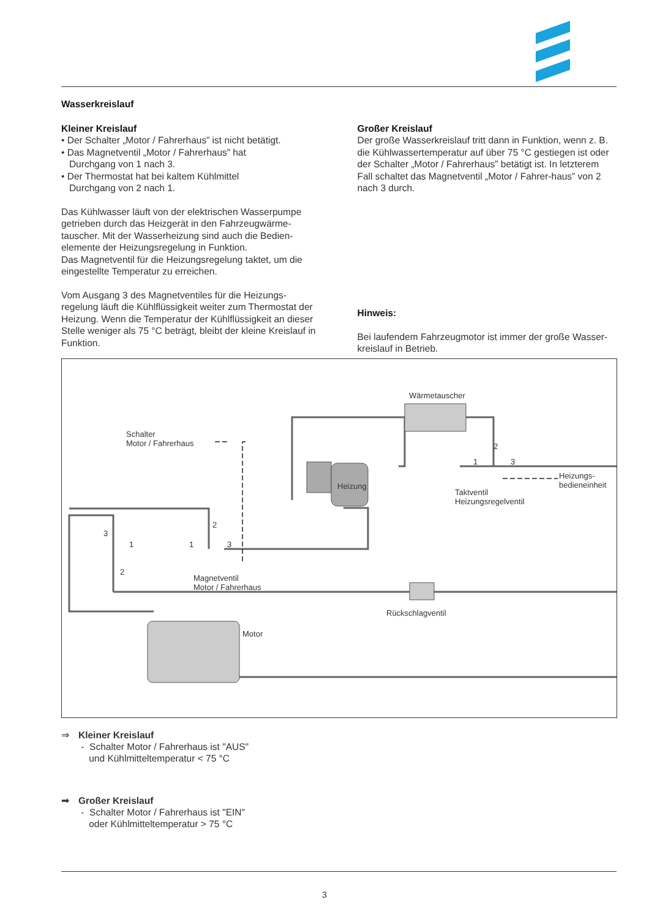Wasserkreislauf
Kleiner Kreislauf
• Der Schalter „Motor / Fahrerhaus” ist nicht betätigt.
• Das Magnetventil „Motor / Fahrerhaus” hat
Durchgang von 1 nach 3.
• Der Thermostat hat bei kaltem Kühlmittel
Durchgang von 2 nach 1.
Das Kühlwasser läuft von der elektrischen Wasserpumpe getrieben durch das Heizgerät in den Fahrzeugwärme-tauscher. Mit der Wasserheizung sind auch die Bedien-elemente der Heizungsregelung in Funktion.
Das Magnetventil für die Heizungsregelung taktet, um die eingestellte Temperatur zu erreichen.
Vom Ausgang 3 des Magnetventiles für die Heizungs-regelung läuft die Kühlflüssigkeit weiter zum Thermostat der Heizung. Wenn die Temperatur der Kühlflüssigkeit an dieser Stelle weniger als 75 °C beträgt, bleibt der kleine Kreislauf in Funktion.
Großer Kreislauf
Der große Wasserkreislauf tritt dann in Funktion, wenn z. B. die Kühlwassertemperatur auf über 75 °C gestiegen ist oder der Schalter „Motor / Fahrerhaus” betätigt ist. In letzterem Fall schaltet das Magnetventil „Motor / Fahrer-haus” von 2 nach 3 durch.
Hinweis:
Bei laufendem Fahrzeugmotor ist immer der große Wasser-kreislauf in Betrieb.
Wärmetauscher
Schalter
Motor / Fahrerhaus
Heizung
Heizungs-
bedieneinheit
Taktventil
Heizungsregelventil
Magnetventil
Motor / Fahrerhaus
Rückschlagventil
Motor
3
1
2
1
2
3
1
2
3
⇒ Kleiner Kreislauf
- Schalter Motor / Fahrerhaus ist "AUS"
und Kühlmitteltemperatur < 75 °C
➡ Großer Kreislauf
- Schalter Motor / Fahrerhaus ist "EIN"
oder Kühlmitteltemperatur > 75 °C
3